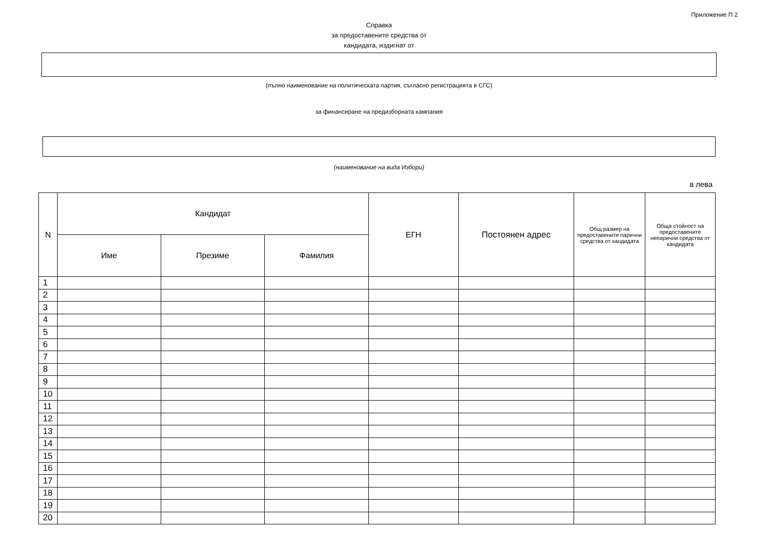Приложение П 2
Справка
за предоставените средства от
кандидата, издигнат от
(пълно наименование на политическата партия, съгласно регистрацията в СГС)
за финансиране на предизборната кампания
(наименование на вида Избори)
в лева
| N | Кандидат | | | ЕГН | Постоянен адрес | Общ размер на предоставените парични средства от кандидата | Обща стойност на предоставените непарични средства от кандидата |
| --- | --- | --- | --- | --- | --- | --- | --- |
| | Име | Презиме | Фамилия | | | | |
| 1 | | | | | | | |
| 2 | | | | | | | |
| 3 | | | | | | | |
| 4 | | | | | | | |
| 5 | | | | | | | |
| 6 | | | | | | | |
| 7 | | | | | | | |
| 8 | | | | | | | |
| 9 | | | | | | | |
| 10 | | | | | | | |
| 11 | | | | | | | |
| 12 | | | | | | | |
| 13 | | | | | | | |
| 14 | | | | | | | |
| 15 | | | | | | | |
| 16 | | | | | | | |
| 17 | | | | | | | |
| 18 | | | | | | | |
| 19 | | | | | | | |
| 20 | | | | | | | |